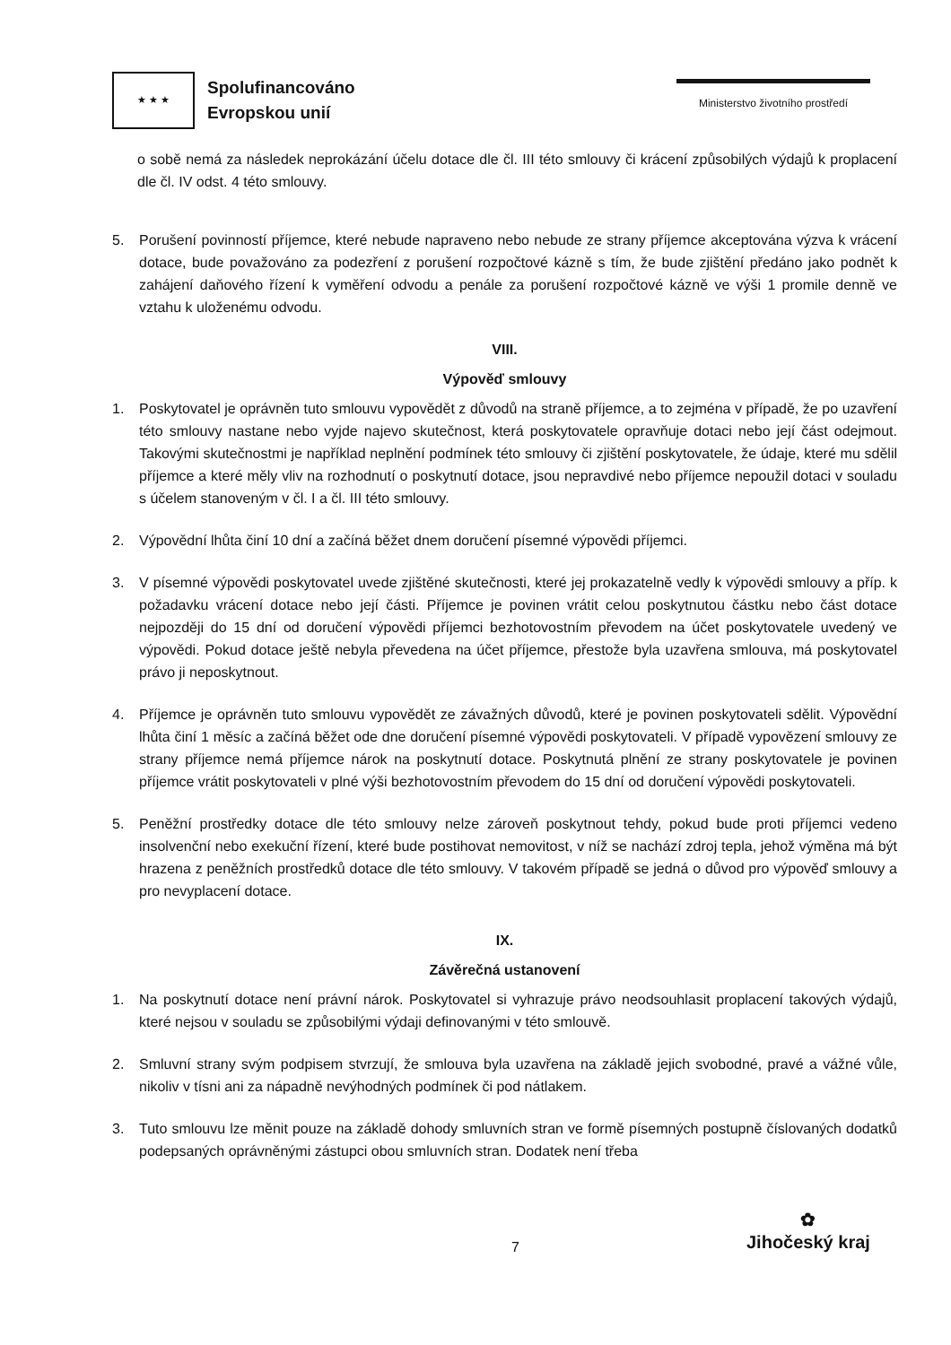★ ★ ★
Spolufinancováno
Evropskou unií
Ministerstvo životního prostředí
o sobě nemá za následek neprokázání účelu dotace dle čl. III této smlouvy či krácení způsobilých výdajů k proplacení dle čl. IV odst. 4 této smlouvy.
5. Porušení povinností příjemce, které nebude napraveno nebo nebude ze strany příjemce akceptována výzva k vrácení dotace, bude považováno za podezření z porušení rozpočtové kázně s tím, že bude zjištění předáno jako podnět k zahájení daňového řízení k vyměření odvodu a penále za porušení rozpočtové kázně ve výši 1 promile denně ve vztahu k uloženému odvodu.
VIII.
Výpověď smlouvy
1. Poskytovatel je oprávněn tuto smlouvu vypovědět z důvodů na straně příjemce, a to zejména v případě, že po uzavření této smlouvy nastane nebo vyjde najevo skutečnost, která poskytovatele opravňuje dotaci nebo její část odejmout. Takovými skutečnostmi je například neplnění podmínek této smlouvy či zjištění poskytovatele, že údaje, které mu sdělil příjemce a které měly vliv na rozhodnutí o poskytnutí dotace, jsou nepravdivé nebo příjemce nepoužil dotaci v souladu s účelem stanoveným v čl. I a čl. III této smlouvy.
2. Výpovědní lhůta činí 10 dní a začíná běžet dnem doručení písemné výpovědi příjemci.
3. V písemné výpovědi poskytovatel uvede zjištěné skutečnosti, které jej prokazatelně vedly k výpovědi smlouvy a příp. k požadavku vrácení dotace nebo její části. Příjemce je povinen vrátit celou poskytnutou částku nebo část dotace nejpozději do 15 dní od doručení výpovědi příjemci bezhotovostním převodem na účet poskytovatele uvedený ve výpovědi. Pokud dotace ještě nebyla převedena na účet příjemce, přestože byla uzavřena smlouva, má poskytovatel právo ji neposkytnout.
4. Příjemce je oprávněn tuto smlouvu vypovědět ze závažných důvodů, které je povinen poskytovateli sdělit. Výpovědní lhůta činí 1 měsíc a začíná běžet ode dne doručení písemné výpovědi poskytovateli. V případě vypovězení smlouvy ze strany příjemce nemá příjemce nárok na poskytnutí dotace. Poskytnutá plnění ze strany poskytovatele je povinen příjemce vrátit poskytovateli v plné výši bezhotovostním převodem do 15 dní od doručení výpovědi poskytovateli.
5. Peněžní prostředky dotace dle této smlouvy nelze zároveň poskytnout tehdy, pokud bude proti příjemci vedeno insolvenční nebo exekuční řízení, které bude postihovat nemovitost, v níž se nachází zdroj tepla, jehož výměna má být hrazena z peněžních prostředků dotace dle této smlouvy. V takovém případě se jedná o důvod pro výpověď smlouvy a pro nevyplacení dotace.
IX.
Závěrečná ustanovení
1. Na poskytnutí dotace není právní nárok. Poskytovatel si vyhrazuje právo neodsouhlasit proplacení takových výdajů, které nejsou v souladu se způsobilými výdaji definovanými v této smlouvě.
2. Smluvní strany svým podpisem stvrzují, že smlouva byla uzavřena na základě jejich svobodné, pravé a vážné vůle, nikoliv v tísni ani za nápadně nevýhodných podmínek či pod nátlakem.
3. Tuto smlouvu lze měnit pouze na základě dohody smluvních stran ve formě písemných postupně číslovaných dodatků podepsaných oprávněnými zástupci obou smluvních stran. Dodatek není třeba
7
✿
Jihočeský kraj